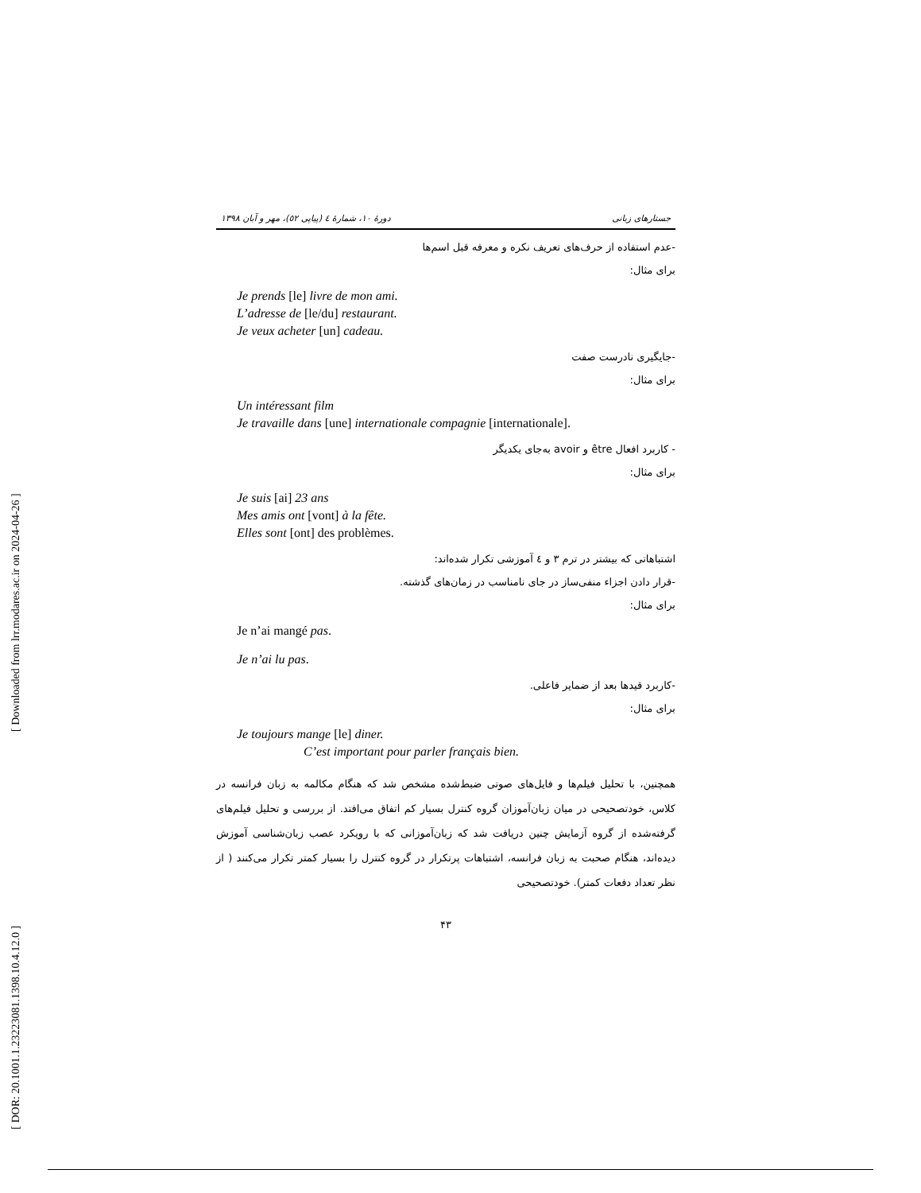[ DOR: 20.1001.1.23223081.1398.10.4.12.0 ] [ Downloaded from lrr.modares.ac.ir on 2024-04-26 ]
جستارهای زبانی دورهٔ ۱۰، شمارهٔ ٤ (پیاپی ٥٢)، مهر و آبان ۱۳۹۸
-عدم استفاده از حرف‌های تعریف نکره و معرفه قبل اسم‌ها
برای مثال:
Je prends [le] livre de mon ami.
L’adresse de [le/du] restaurant.
Je veux acheter [un] cadeau.
-جایگیری نادرست صفت
برای مثال:
Un intéressant film
Je travaille dans [une] internationale compagnie [internationale].
- کاربرد افعال être و avoir به‌جای یکدیگر
برای مثال:
Je suis [ai] 23 ans
Mes amis ont [vont] à la fête.
Elles sont [ont] des problèmes.
اشتباهاتی که بیشتر در ترم ۳ و ٤ آموزشی تکرار شده‌اند:
-قرار دادن اجزاء منفی‌ساز در جای نامناسب در زمان‌های گذشته.
برای مثال:
Je n’ai mangé pas.
Je n’ai lu pas.
-کاربرد قیدها بعد از ضمایر فاعلی.
برای مثال:
Je toujours mange [le] diner.
C’est important pour parler français bien.
همچنین، با تحلیل فیلم‌ها و فایل‌های صوتی ضبط‌شده مشخص شد که هنگام مکالمه به زبان فرانسه در کلاس، خودتصحیحی در میان زبان‌آموزان گروه کنترل بسیار کم اتفاق می‌افتد. از بررسی و تحلیل فیلم‌های گرفته‌شده از گروه آزمایش چنین دریافت شد که زبان‌آموزانی که با رویکرد عصب زبان‌شناسی آموزش دیده‌اند، هنگام صحبت به زبان فرانسه، اشتباهات پرتکرار در گروه کنترل را بسیار کمتر تکرار می‌کنند ( از نظر تعداد دفعات کمتر). خودتصحیحی
۴۳